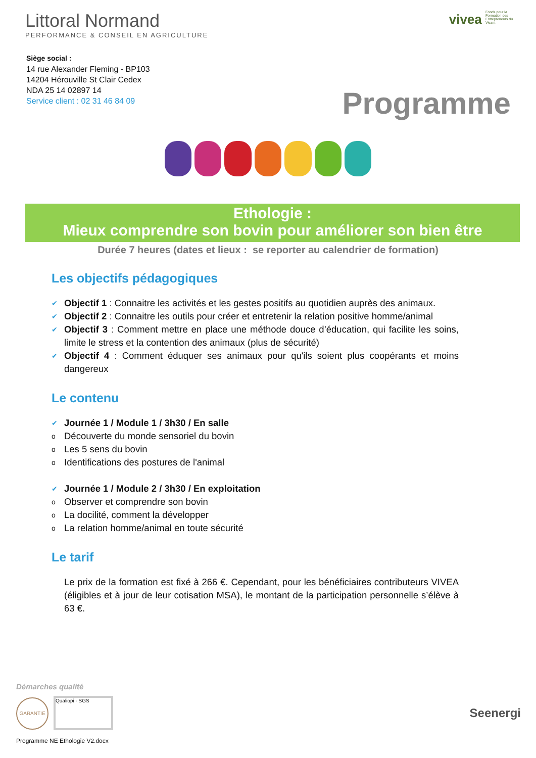Littoral Normand
PERFORMANCE & CONSEIL EN AGRICULTURE
vivea Fonds pour la Formation des Entrepreneurs du Vivant
Siège social :
14 rue Alexander Fleming - BP103
14204 Hérouville St Clair Cedex
NDA 25 14 02897 14
Service client : 02 31 46 84 09
Programme
Ethologie :
Mieux comprendre son bovin pour améliorer son bien être
Durée 7 heures (dates et lieux : se reporter au calendrier de formation)
Les objectifs pédagogiques
✔ Objectif 1 : Connaitre les activités et les gestes positifs au quotidien auprès des animaux.
✔ Objectif 2 : Connaitre les outils pour créer et entretenir la relation positive homme/animal
✔ Objectif 3 : Comment mettre en place une méthode douce d’éducation, qui facilite les soins, limite le stress et la contention des animaux (plus de sécurité)
✔ Objectif 4 : Comment éduquer ses animaux pour qu'ils soient plus coopérants et moins dangereux
Le contenu
✔ Journée 1 / Module 1 / 3h30 / En salle
o Découverte du monde sensoriel du bovin
o Les 5 sens du bovin
o Identifications des postures de l'animal
✔ Journée 1 / Module 2 / 3h30 / En exploitation
o Observer et comprendre son bovin
o La docilité, comment la développer
o La relation homme/animal en toute sécurité
Le tarif
Le prix de la formation est fixé à 266 €. Cependant, pour les bénéficiaires contributeurs VIVEA (éligibles et à jour de leur cotisation MSA), le montant de la participation personnelle s’élève à 63 €.
Démarches qualité
GARANTIE Qualiopi · SGS
Seenergi
Programme NE Ethologie V2.docx